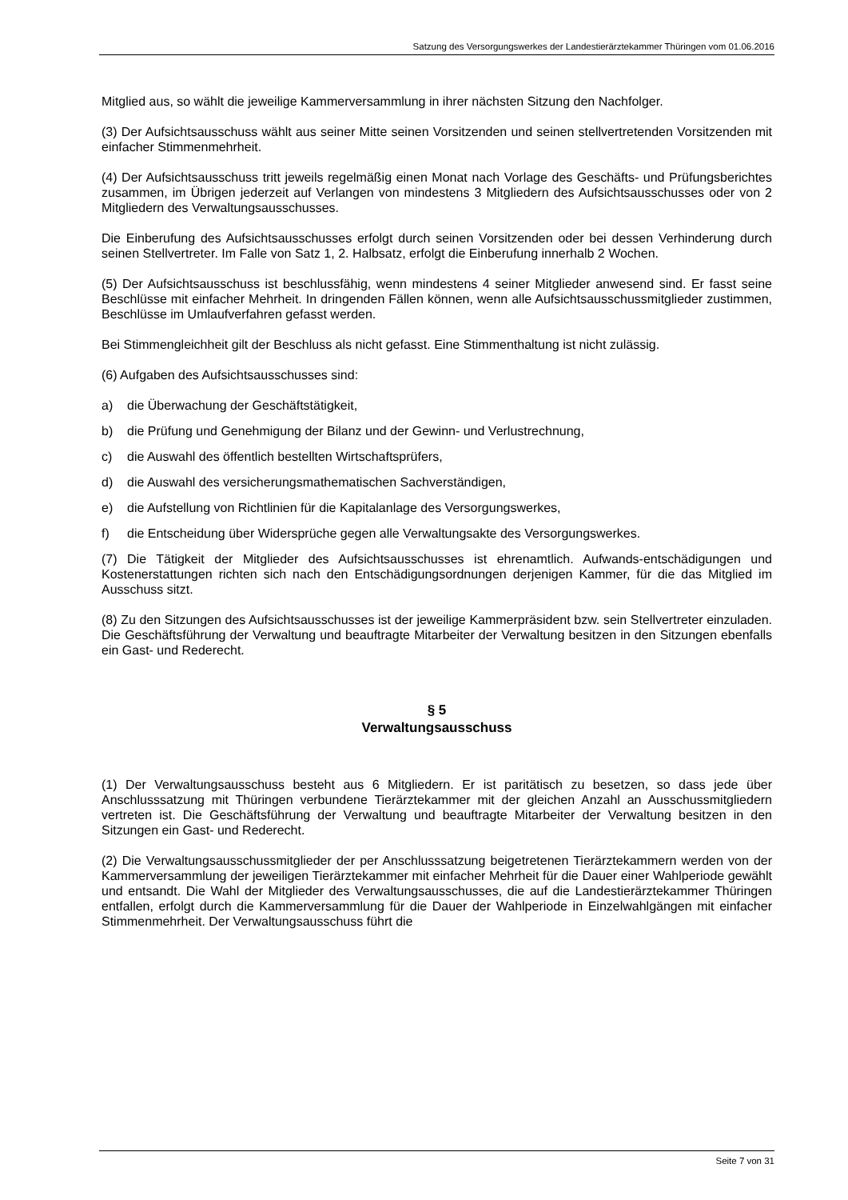Satzung des Versorgungswerkes der Landestierärztekammer Thüringen vom 01.06.2016
Mitglied aus, so wählt die jeweilige Kammerversammlung in ihrer nächsten Sitzung den Nachfolger.
(3) Der Aufsichtsausschuss wählt aus seiner Mitte seinen Vorsitzenden und seinen stellvertretenden Vorsitzenden mit einfacher Stimmenmehrheit.
(4) Der Aufsichtsausschuss tritt jeweils regelmäßig einen Monat nach Vorlage des Geschäfts- und Prüfungsberichtes zusammen, im Übrigen jederzeit auf Verlangen von mindestens 3 Mitgliedern des Aufsichtsausschusses oder von 2 Mitgliedern des Verwaltungsausschusses.
Die Einberufung des Aufsichtsausschusses erfolgt durch seinen Vorsitzenden oder bei dessen Verhinderung durch seinen Stellvertreter. Im Falle von Satz 1, 2. Halbsatz, erfolgt die Einberufung innerhalb 2 Wochen.
(5) Der Aufsichtsausschuss ist beschlussfähig, wenn mindestens 4 seiner Mitglieder anwesend sind. Er fasst seine Beschlüsse mit einfacher Mehrheit. In dringenden Fällen können, wenn alle Aufsichtsausschussmitglieder zustimmen, Beschlüsse im Umlaufverfahren gefasst werden.
Bei Stimmengleichheit gilt der Beschluss als nicht gefasst. Eine Stimmenthaltung ist nicht zulässig.
(6) Aufgaben des Aufsichtsausschusses sind:
a) die Überwachung der Geschäftstätigkeit,
b) die Prüfung und Genehmigung der Bilanz und der Gewinn- und Verlustrechnung,
c) die Auswahl des öffentlich bestellten Wirtschaftsprüfers,
d) die Auswahl des versicherungsmathematischen Sachverständigen,
e) die Aufstellung von Richtlinien für die Kapitalanlage des Versorgungswerkes,
f) die Entscheidung über Widersprüche gegen alle Verwaltungsakte des Versorgungswerkes.
(7) Die Tätigkeit der Mitglieder des Aufsichtsausschusses ist ehrenamtlich. Aufwands-entschädigungen und Kostenerstattungen richten sich nach den Entschädigungsordnungen derjenigen Kammer, für die das Mitglied im Ausschuss sitzt.
(8) Zu den Sitzungen des Aufsichtsausschusses ist der jeweilige Kammerpräsident bzw. sein Stellvertreter einzuladen. Die Geschäftsführung der Verwaltung und beauftragte Mitarbeiter der Verwaltung besitzen in den Sitzungen ebenfalls ein Gast- und Rederecht.
§ 5
Verwaltungsausschuss
(1) Der Verwaltungsausschuss besteht aus 6 Mitgliedern. Er ist paritätisch zu besetzen, so dass jede über Anschlusssatzung mit Thüringen verbundene Tierärztekammer mit der gleichen Anzahl an Ausschussmitgliedern vertreten ist. Die Geschäftsführung der Verwaltung und beauftragte Mitarbeiter der Verwaltung besitzen in den Sitzungen ein Gast- und Rederecht.
(2) Die Verwaltungsausschussmitglieder der per Anschlusssatzung beigetretenen Tierärztekammern werden von der Kammerversammlung der jeweiligen Tierärztekammer mit einfacher Mehrheit für die Dauer einer Wahlperiode gewählt und entsandt. Die Wahl der Mitglieder des Verwaltungsausschusses, die auf die Landestierärztekammer Thüringen entfallen, erfolgt durch die Kammerversammlung für die Dauer der Wahlperiode in Einzelwahlgängen mit einfacher Stimmenmehrheit. Der Verwaltungsausschuss führt die
Seite 7 von 31